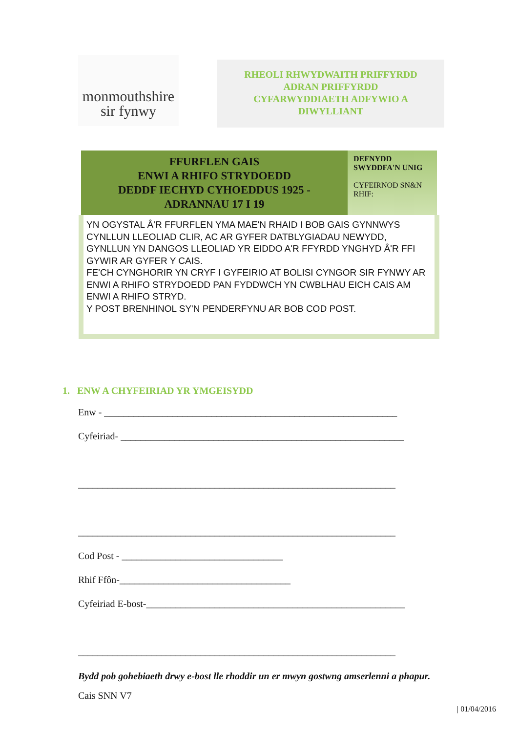monmouthshire
sir fynwy
RHEOLI RHWYDWAITH PRIFFYRDD
ADRAN PRIFFYRDD
CYFARWYDDIAETH ADFYWIO A
DIWYLLIANT
| FFURFLEN GAIS ENWI A RHIFO STRYDOEDD DEDDF IECHYD CYHOEDDUS 1925 - ADRANNAU 17 I 19 | DEFNYDD SWYDDFA'N UNIG CYFEIRNOD SN&N RHIF: |
| YN OGYSTAL Â'R FFURFLEN YMA MAE'N RHAID I BOB GAIS GYNNWYS CYNLLUN LLEOLIAD CLIR, AC AR GYFER DATBLYGIADAU NEWYDD, GYNLLUN YN DANGOS LLEOLIAD YR EIDDO A'R FFYRDD YNGHYD Â'R FFI GYWIR AR GYFER Y CAIS. FE'CH CYNGHORIR YN CRYF I GYFEIRIO AT BOLISI CYNGOR SIR FYNWY AR ENWI A RHIFO STRYDOEDD PAN FYDDWCH YN CWBLHAU EICH CAIS AM ENWI A RHIFO STRYD. Y POST BRENHINOL SY'N PENDERFYNU AR BOB COD POST. | |
1. ENW A CHYFEIRIAD YR YMGEISYDD
Enw - ____________________________________________________________
Cyfeiriad- __________________________________________________________
_________________________________________________________________
_________________________________________________________________
Cod Post - _________________________________
Rhif Ffôn-___________________________________
Cyfeiriad E-bost-_____________________________________________________
_________________________________________________________________
Bydd pob gohebiaeth drwy e-bost lle rhoddir un er mwyn gostwng amserlenni a phapur.
Cais SNN V7
| 01/04/2016